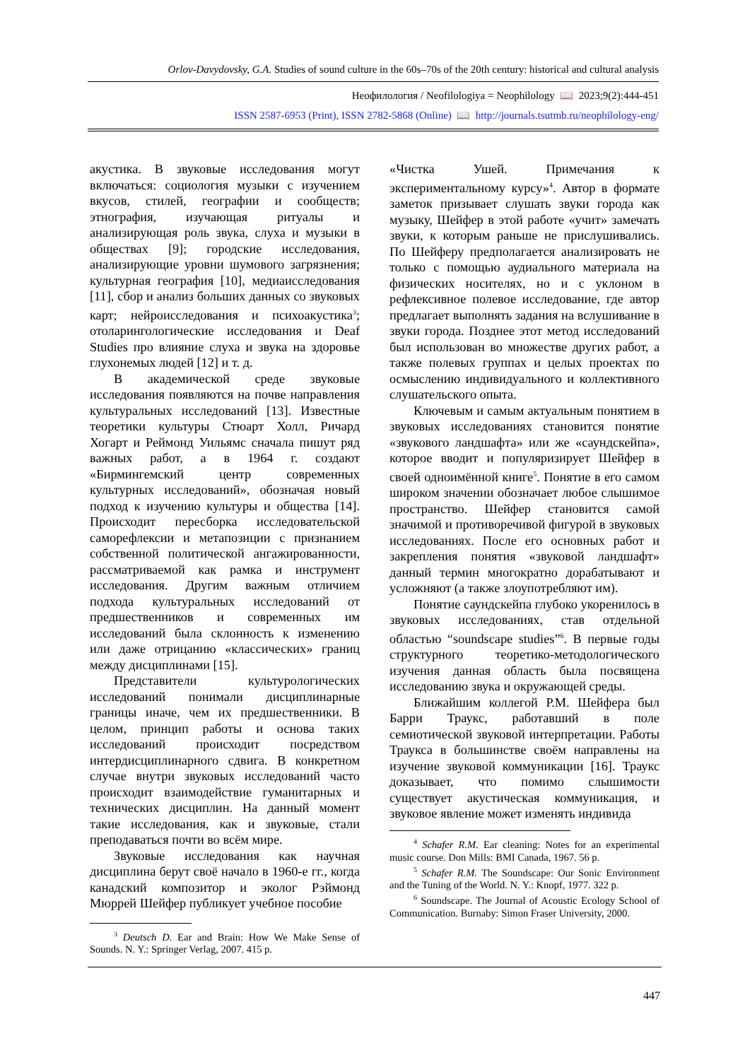Orlov-Davydovsky, G.A. Studies of sound culture in the 60s–70s of the 20th century: historical and cultural analysis
Неофилология / Neofilologiya = Neophilology 📖 2023;9(2):444-451
ISSN 2587-6953 (Print), ISSN 2782-5868 (Online) 📖 http://journals.tsutmb.ru/neophilology-eng/
акустика. В звуковые исследования могут включаться: социология музыки с изучением вкусов, стилей, географии и сообществ; этнография, изучающая ритуалы и анализирующая роль звука, слуха и музыки в обществах [9]; городские исследования, анализирующие уровни шумового загрязнения; культурная география [10], медиаисследования [11], сбор и анализ больших данных со звуковых карт; нейроисследования и психоакустика<sup>3</sup>; отоларингологические исследования и Deaf Studies про влияние слуха и звука на здоровье глухонемых людей [12] и т. д.
В академической среде звуковые исследования появляются на почве направления культуральных исследований [13]. Известные теоретики культуры Стюарт Холл, Ричард Хогарт и Реймонд Уильямс сначала пишут ряд важных работ, а в 1964 г. создают «Бирмингемский центр современных культурных исследований», обозначая новый подход к изучению культуры и общества [14]. Происходит пересборка исследовательской саморефлексии и метапозиции с признанием собственной политической ангажированности, рассматриваемой как рамка и инструмент исследования. Другим важным отличием подхода культуральных исследований от предшественников и современных им исследований была склонность к изменению или даже отрицанию «классических» границ между дисциплинами [15].
Представители культурологических исследований понимали дисциплинарные границы иначе, чем их предшественники. В целом, принцип работы и основа таких исследований происходит посредством интердисциплинарного сдвига. В конкретном случае внутри звуковых исследований часто происходит взаимодействие гуманитарных и технических дисциплин. На данный момент такие исследования, как и звуковые, стали преподаваться почти во всём мире.
Звуковые исследования как научная дисциплина берут своё начало в 1960-е гг., когда канадский композитор и эколог Рэймонд Мюррей Шейфер публикует учебное пособие
<sup>3</sup> Deutsch D. Ear and Brain: How We Make Sense of Sounds. N. Y.: Springer Verlag, 2007. 415 p.
«Чистка Ушей. Примечания к экспериментальному курсу»<sup>4</sup>. Автор в формате заметок призывает слушать звуки города как музыку, Шейфер в этой работе «учит» замечать звуки, к которым раньше не прислушивались. По Шейферу предполагается анализировать не только с помощью аудиального материала на физических носителях, но и с уклоном в рефлексивное полевое исследование, где автор предлагает выполнять задания на вслушивание в звуки города. Позднее этот метод исследований был использован во множестве других работ, а также полевых группах и целых проектах по осмыслению индивидуального и коллективного слушательского опыта.
Ключевым и самым актуальным понятием в звуковых исследованиях становится понятие «звукового ландшафта» или же «саундскейпа», которое вводит и популяризирует Шейфер в своей одноимённой книге<sup>5</sup>. Понятие в его самом широком значении обозначает любое слышимое пространство. Шейфер становится самой значимой и противоречивой фигурой в звуковых исследованиях. После его основных работ и закрепления понятия «звуковой ландшафт» данный термин многократно дорабатывают и усложняют (а также злоупотребляют им).
Понятие саундскейпа глубоко укоренилось в звуковых исследованиях, став отдельной областью “soundscape studies”<sup>6</sup>. В первые годы структурного теоретико-методологического изучения данная область была посвящена исследованию звука и окружающей среды.
Ближайшим коллегой Р.М. Шейфера был Барри Траукс, работавший в поле семиотической звуковой интерпретации. Работы Траукса в большинстве своём направлены на изучение звуковой коммуникации [16]. Траукс доказывает, что помимо слышимости существует акустическая коммуникация, и звуковое явление может изменять индивида
<sup>4</sup> Schafer R.M. Ear cleaning: Notes for an experimental music course. Don Mills: BMI Canada, 1967. 56 p.
<sup>5</sup> Schafer R.M. The Soundscape: Our Sonic Environment and the Tuning of the World. N. Y.: Knopf, 1977. 322 p.
<sup>6</sup> Soundscape. The Journal of Acoustic Ecology School of Communication. Burnaby: Simon Fraser University, 2000.
447